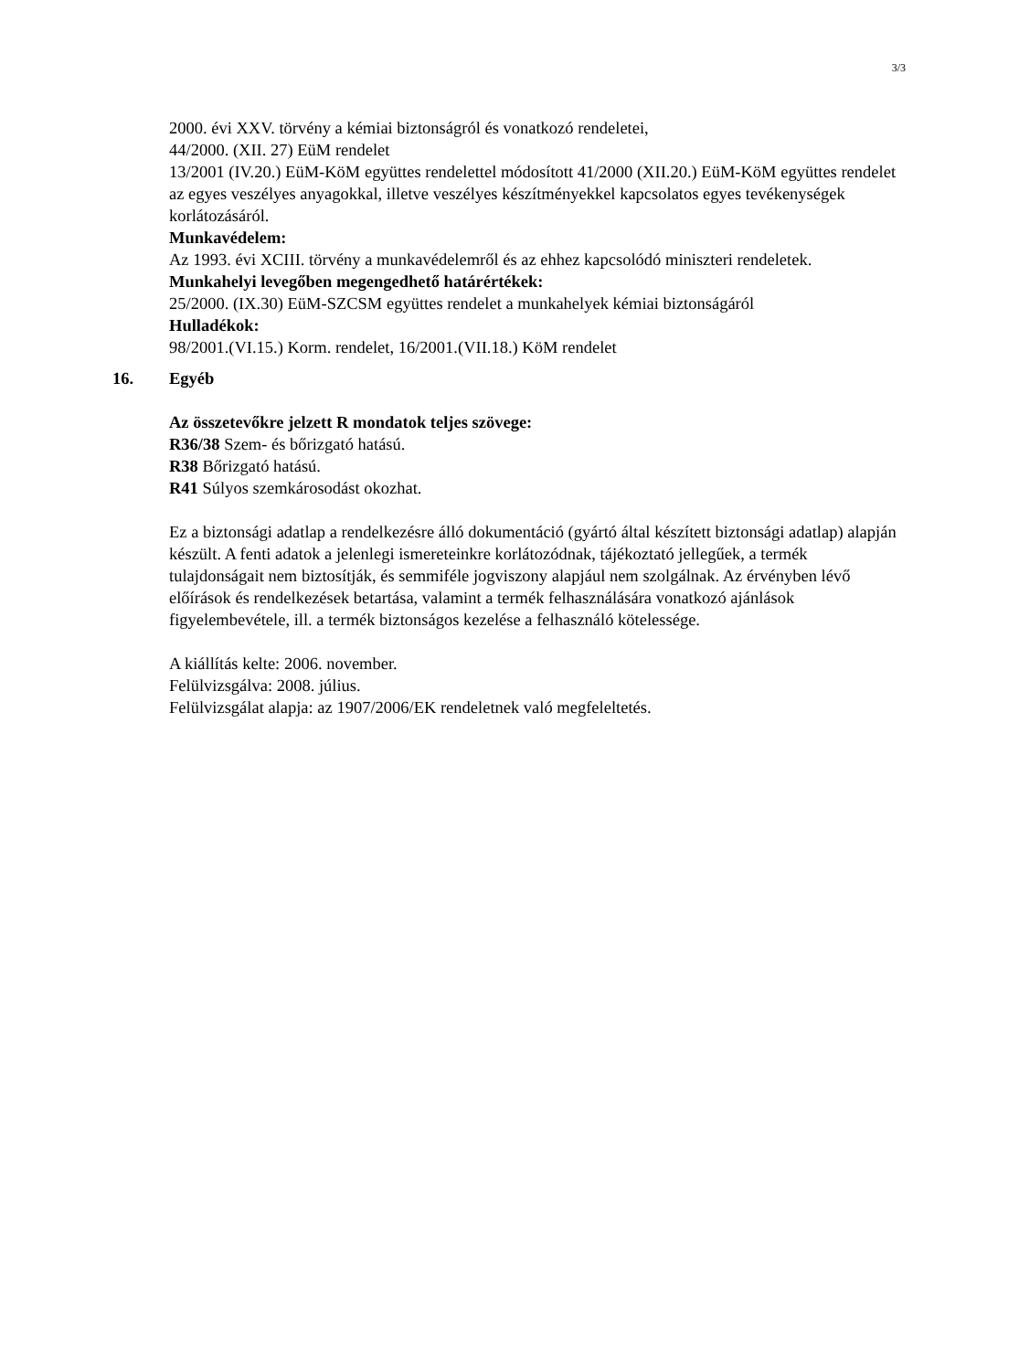3/3
2000. évi XXV. törvény a kémiai biztonságról és vonatkozó rendeletei,
44/2000. (XII. 27) EüM rendelet
13/2001 (IV.20.) EüM-KöM együttes rendelettel módosított 41/2000 (XII.20.) EüM-KöM együttes rendelet az egyes veszélyes anyagokkal, illetve veszélyes készítményekkel kapcsolatos egyes tevékenységek korlátozásáról.
Munkavédelem:
Az 1993. évi XCIII. törvény a munkavédelemről és az ehhez kapcsolódó miniszteri rendeletek.
Munkahelyi levegőben megengedhető határértékek:
25/2000. (IX.30) EüM-SZCSM együttes rendelet a munkahelyek kémiai biztonságáról
Hulladékok:
98/2001.(VI.15.) Korm. rendelet, 16/2001.(VII.18.) KöM rendelet
16. Egyéb
Az összetevőkre jelzett R mondatok teljes szövege:
R36/38 Szem- és bőrizgató hatású.
R38 Bőrizgató hatású.
R41 Súlyos szemkárosodást okozhat.
Ez a biztonsági adatlap a rendelkezésre álló dokumentáció (gyártó által készített biztonsági adatlap) alapján készült. A fenti adatok a jelenlegi ismereteinkre korlátozódnak, tájékoztató jellegűek, a termék tulajdonságait nem biztosítják, és semmiféle jogviszony alapjául nem szolgálnak. Az érvényben lévő előírások és rendelkezések betartása, valamint a termék felhasználására vonatkozó ajánlások figyelembevétele, ill. a termék biztonságos kezelése a felhasználó kötelessége.
A kiállítás kelte: 2006. november.
Felülvizsgálva: 2008. július.
Felülvizsgálat alapja: az 1907/2006/EK rendeletnek való megfeleltetés.